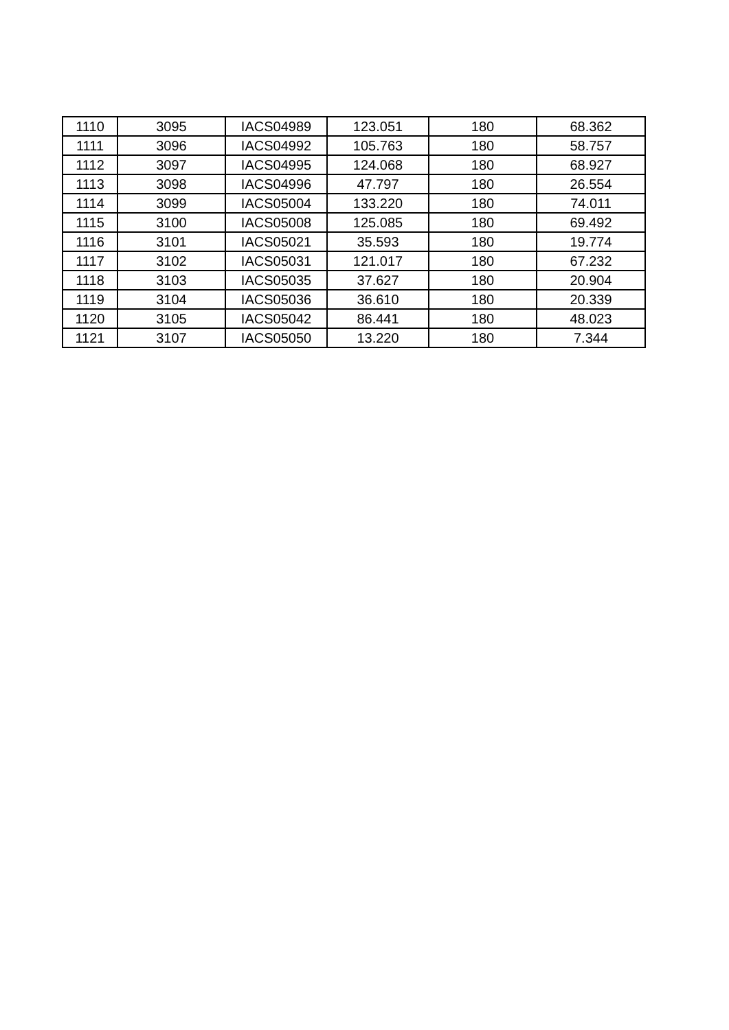| 1110 | 3095 | IACS04989 | 123.051 | 180 | 68.362 |
| 1111 | 3096 | IACS04992 | 105.763 | 180 | 58.757 |
| 1112 | 3097 | IACS04995 | 124.068 | 180 | 68.927 |
| 1113 | 3098 | IACS04996 | 47.797 | 180 | 26.554 |
| 1114 | 3099 | IACS05004 | 133.220 | 180 | 74.011 |
| 1115 | 3100 | IACS05008 | 125.085 | 180 | 69.492 |
| 1116 | 3101 | IACS05021 | 35.593 | 180 | 19.774 |
| 1117 | 3102 | IACS05031 | 121.017 | 180 | 67.232 |
| 1118 | 3103 | IACS05035 | 37.627 | 180 | 20.904 |
| 1119 | 3104 | IACS05036 | 36.610 | 180 | 20.339 |
| 1120 | 3105 | IACS05042 | 86.441 | 180 | 48.023 |
| 1121 | 3107 | IACS05050 | 13.220 | 180 | 7.344 |